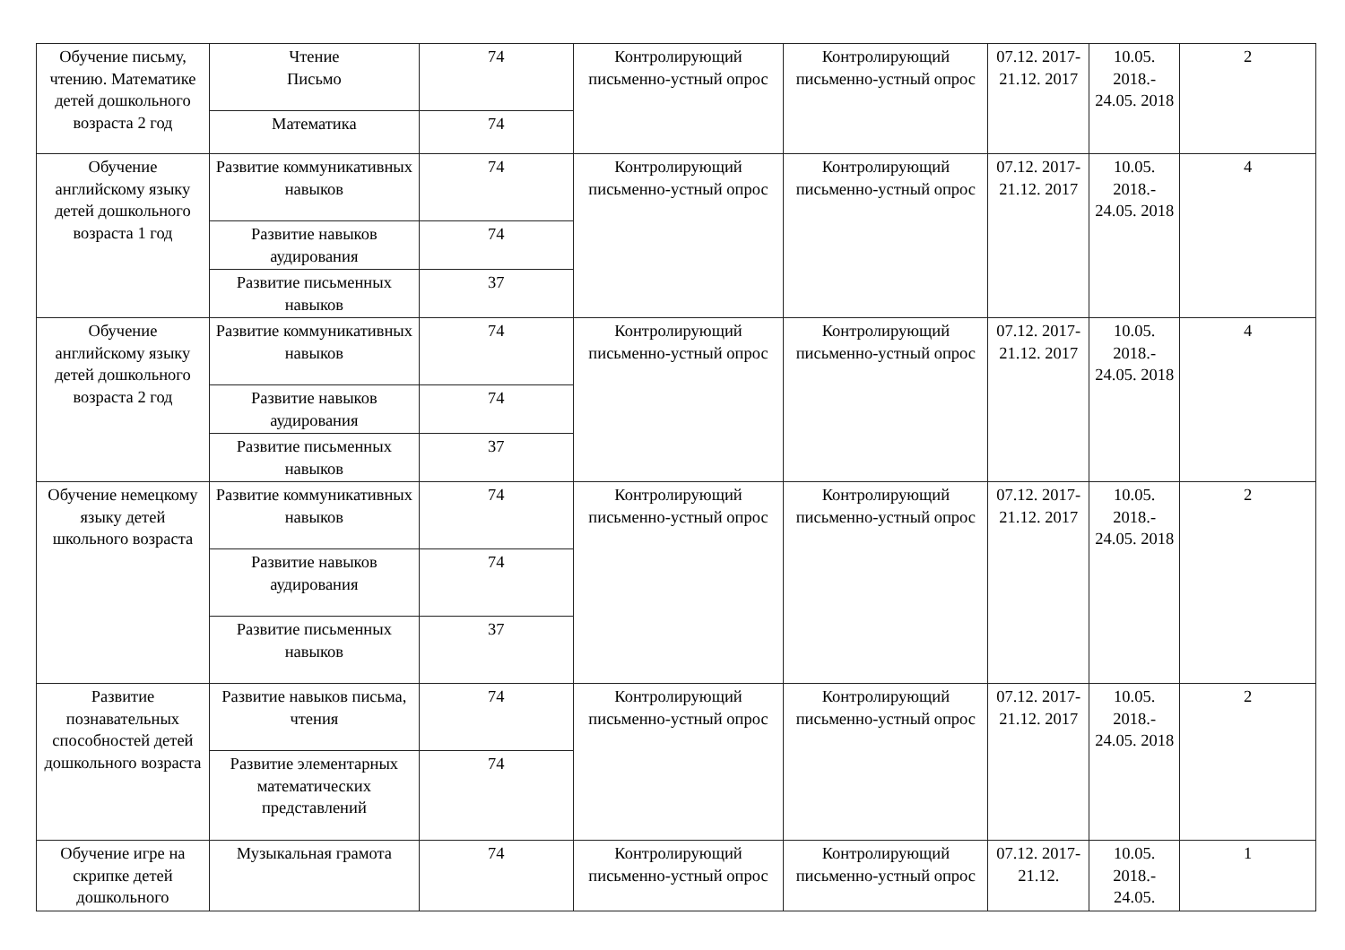| Обучение письму, чтению. Математике детей дошкольного возраста 2 год | Чтение Письмо | 74 | Контролирующий письменно-устный опрос | Контролирующий письменно-устный опрос | 07.12. 2017- 21.12. 2017 | 10.05. 2018.- 24.05. 2018 | 2 |
| | Математика | 74 | | | | | |
| Обучение английскому языку детей дошкольного возраста 1 год | Развитие коммуникативных навыков | 74 | Контролирующий письменно-устный опрос | Контролирующий письменно-устный опрос | 07.12. 2017- 21.12. 2017 | 10.05. 2018.- 24.05. 2018 | 4 |
| | Развитие навыков аудирования | 74 | | | | | |
| | Развитие письменных навыков | 37 | | | | | |
| Обучение английскому языку детей дошкольного возраста 2 год | Развитие коммуникативных навыков | 74 | Контролирующий письменно-устный опрос | Контролирующий письменно-устный опрос | 07.12. 2017- 21.12. 2017 | 10.05. 2018.- 24.05. 2018 | 4 |
| | Развитие навыков аудирования | 74 | | | | | |
| | Развитие письменных навыков | 37 | | | | | |
| Обучение немецкому языку детей школьного возраста | Развитие коммуникативных навыков | 74 | Контролирующий письменно-устный опрос | Контролирующий письменно-устный опрос | 07.12. 2017- 21.12. 2017 | 10.05. 2018.- 24.05. 2018 | 2 |
| | Развитие навыков аудирования | 74 | | | | | |
| | Развитие письменных навыков | 37 | | | | | |
| Развитие познавательных способностей детей дошкольного возраста | Развитие навыков письма, чтения | 74 | Контролирующий письменно-устный опрос | Контролирующий письменно-устный опрос | 07.12. 2017- 21.12. 2017 | 10.05. 2018.- 24.05. 2018 | 2 |
| | Развитие элементарных математических представлений | 74 | | | | | |
| Обучение игре на скрипке детей дошкольного | Музыкальная грамота | 74 | Контролирующий письменно-устный опрос | Контролирующий письменно-устный опрос | 07.12. 2017- 21.12. | 10.05. 2018.- 24.05. | 1 |